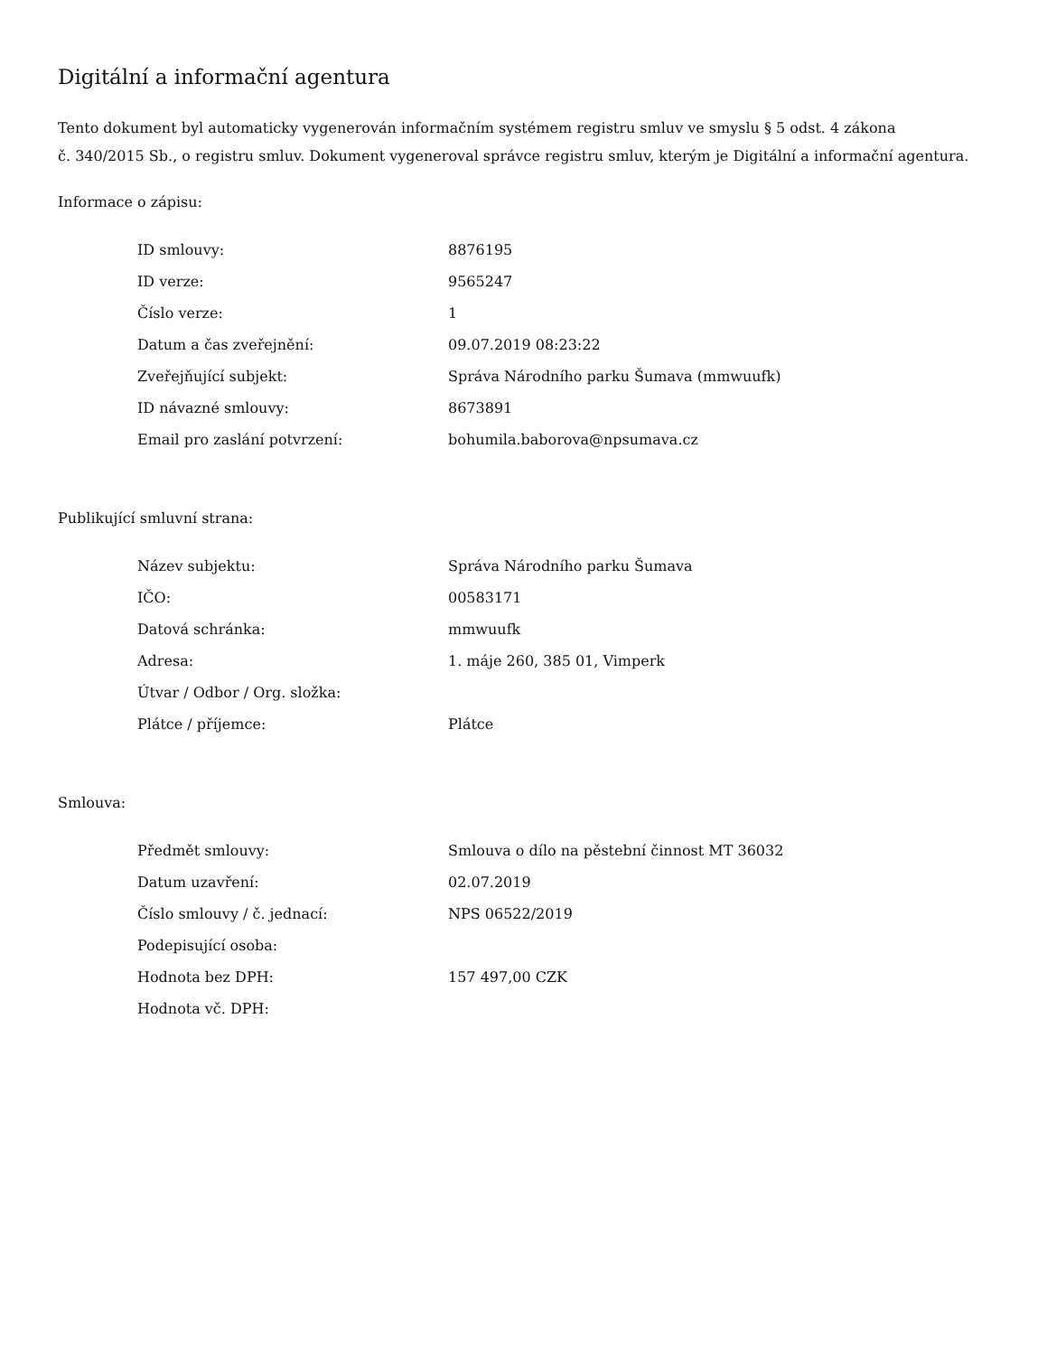Digitální a informační agentura
Tento dokument byl automaticky vygenerován informačním systémem registru smluv ve smyslu § 5 odst. 4 zákona
č. 340/2015 Sb., o registru smluv. Dokument vygeneroval správce registru smluv, kterým je Digitální a informační agentura.
Informace o zápisu:
| ID smlouvy: | 8876195 |
| ID verze: | 9565247 |
| Číslo verze: | 1 |
| Datum a čas zveřejnění: | 09.07.2019 08:23:22 |
| Zveřejňující subjekt: | Správa Národního parku Šumava (mmwuufk) |
| ID návazné smlouvy: | 8673891 |
| Email pro zaslání potvrzení: | bohumila.baborova@npsumava.cz |
Publikující smluvní strana:
| Název subjektu: | Správa Národního parku Šumava |
| IČO: | 00583171 |
| Datová schránka: | mmwuufk |
| Adresa: | 1. máje 260, 385 01, Vimperk |
| Útvar / Odbor / Org. složka: | |
| Plátce / příjemce: | Plátce |
Smlouva:
| Předmět smlouvy: | Smlouva o dílo na pěstební činnost MT 36032 |
| Datum uzavření: | 02.07.2019 |
| Číslo smlouvy / č. jednací: | NPS 06522/2019 |
| Podepisující osoba: | |
| Hodnota bez DPH: | 157 497,00 CZK |
| Hodnota vč. DPH: | |